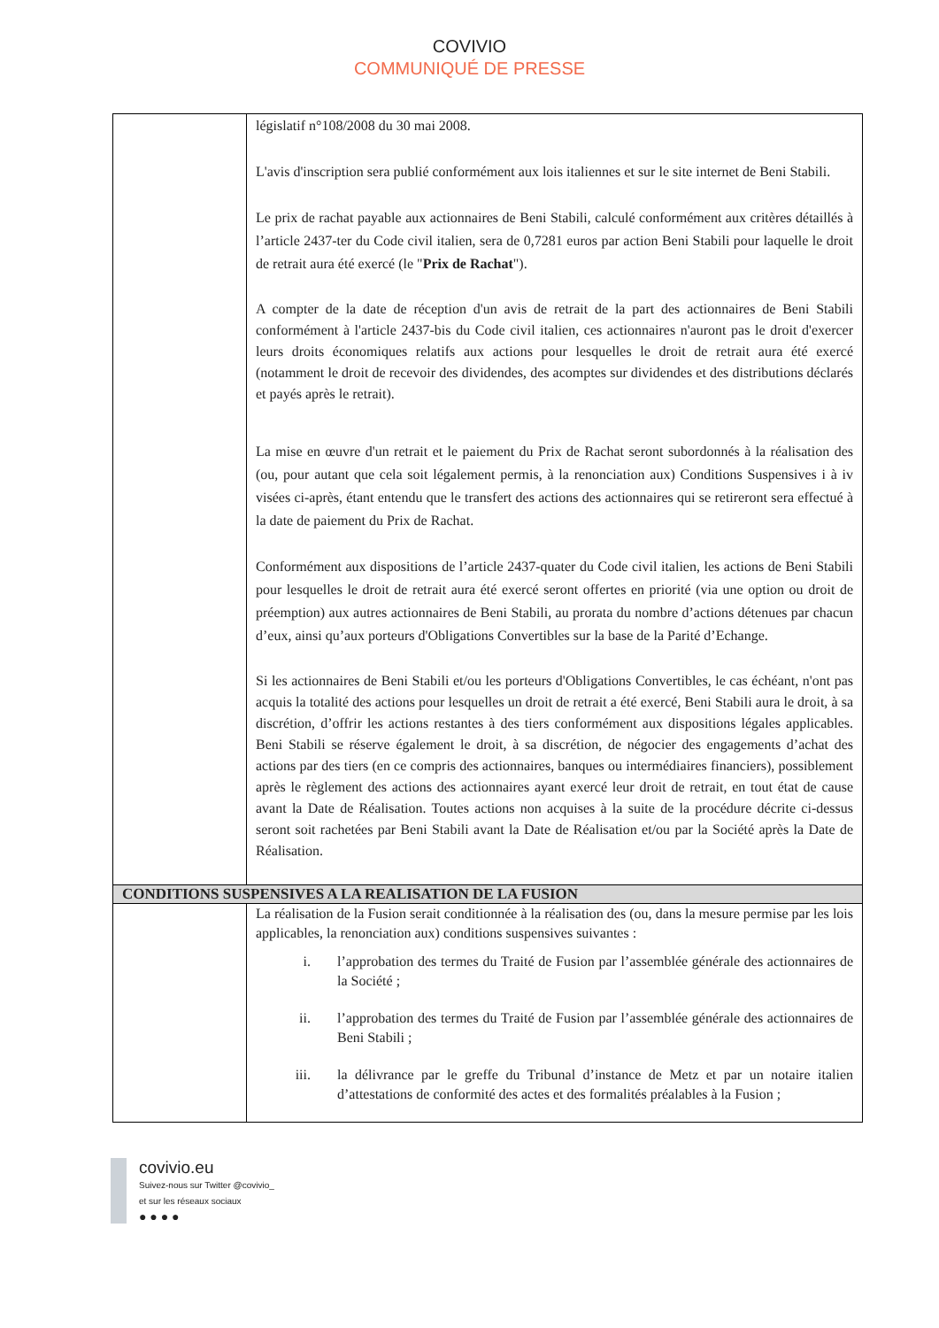COVIVIO
COMMUNIQUÉ DE PRESSE
| | législatif n°108/2008 du 30 mai 2008. L'avis d'inscription sera publié conformément aux lois italiennes et sur le site internet de Beni Stabili. Le prix de rachat payable aux actionnaires de Beni Stabili, calculé conformément aux critères détaillés à l’article 2437-ter du Code civil italien, sera de 0,7281 euros par action Beni Stabili pour laquelle le droit de retrait aura été exercé (le " Prix de Rachat "). A compter de la date de réception d'un avis de retrait de la part des actionnaires de Beni Stabili conformément à l'article 2437-bis du Code civil italien, ces actionnaires n'auront pas le droit d'exercer leurs droits économiques relatifs aux actions pour lesquelles le droit de retrait aura été exercé (notamment le droit de recevoir des dividendes, des acomptes sur dividendes et des distributions déclarés et payés après le retrait). La mise en œuvre d'un retrait et le paiement du Prix de Rachat seront subordonnés à la réalisation des (ou, pour autant que cela soit légalement permis, à la renonciation aux) Conditions Suspensives i à iv visées ci-après, étant entendu que le transfert des actions des actionnaires qui se retireront sera effectué à la date de paiement du Prix de Rachat. Conformément aux dispositions de l’article 2437-quater du Code civil italien, les actions de Beni Stabili pour lesquelles le droit de retrait aura été exercé seront offertes en priorité (via une option ou droit de préemption) aux autres actionnaires de Beni Stabili, au prorata du nombre d’actions détenues par chacun d’eux, ainsi qu’aux porteurs d'Obligations Convertibles sur la base de la Parité d’Echange. Si les actionnaires de Beni Stabili et/ou les porteurs d'Obligations Convertibles, le cas échéant, n'ont pas acquis la totalité des actions pour lesquelles un droit de retrait a été exercé, Beni Stabili aura le droit, à sa discrétion, d’offrir les actions restantes à des tiers conformément aux dispositions légales applicables. Beni Stabili se réserve également le droit, à sa discrétion, de négocier des engagements d’achat des actions par des tiers (en ce compris des actionnaires, banques ou intermédiaires financiers), possiblement après le règlement des actions des actionnaires ayant exercé leur droit de retrait, en tout état de cause avant la Date de Réalisation. Toutes actions non acquises à la suite de la procédure décrite ci-dessus seront soit rachetées par Beni Stabili avant la Date de Réalisation et/ou par la Société après la Date de Réalisation. |
| CONDITIONS SUSPENSIVES A LA REALISATION DE LA FUSION | |
| | La réalisation de la Fusion serait conditionnée à la réalisation des (ou, dans la mesure permise par les lois applicables, la renonciation aux) conditions suspensives suivantes : i. l’approbation des termes du Traité de Fusion par l’assemblée générale des actionnaires de la Société ; ii. l’approbation des termes du Traité de Fusion par l’assemblée générale des actionnaires de Beni Stabili ; iii. la délivrance par le greffe du Tribunal d’instance de Metz et par un notaire italien d’attestations de conformité des actes et des formalités préalables à la Fusion ; |
covivio.eu
Suivez-nous sur Twitter @covivio_
et sur les réseaux sociaux
● ● ● ●